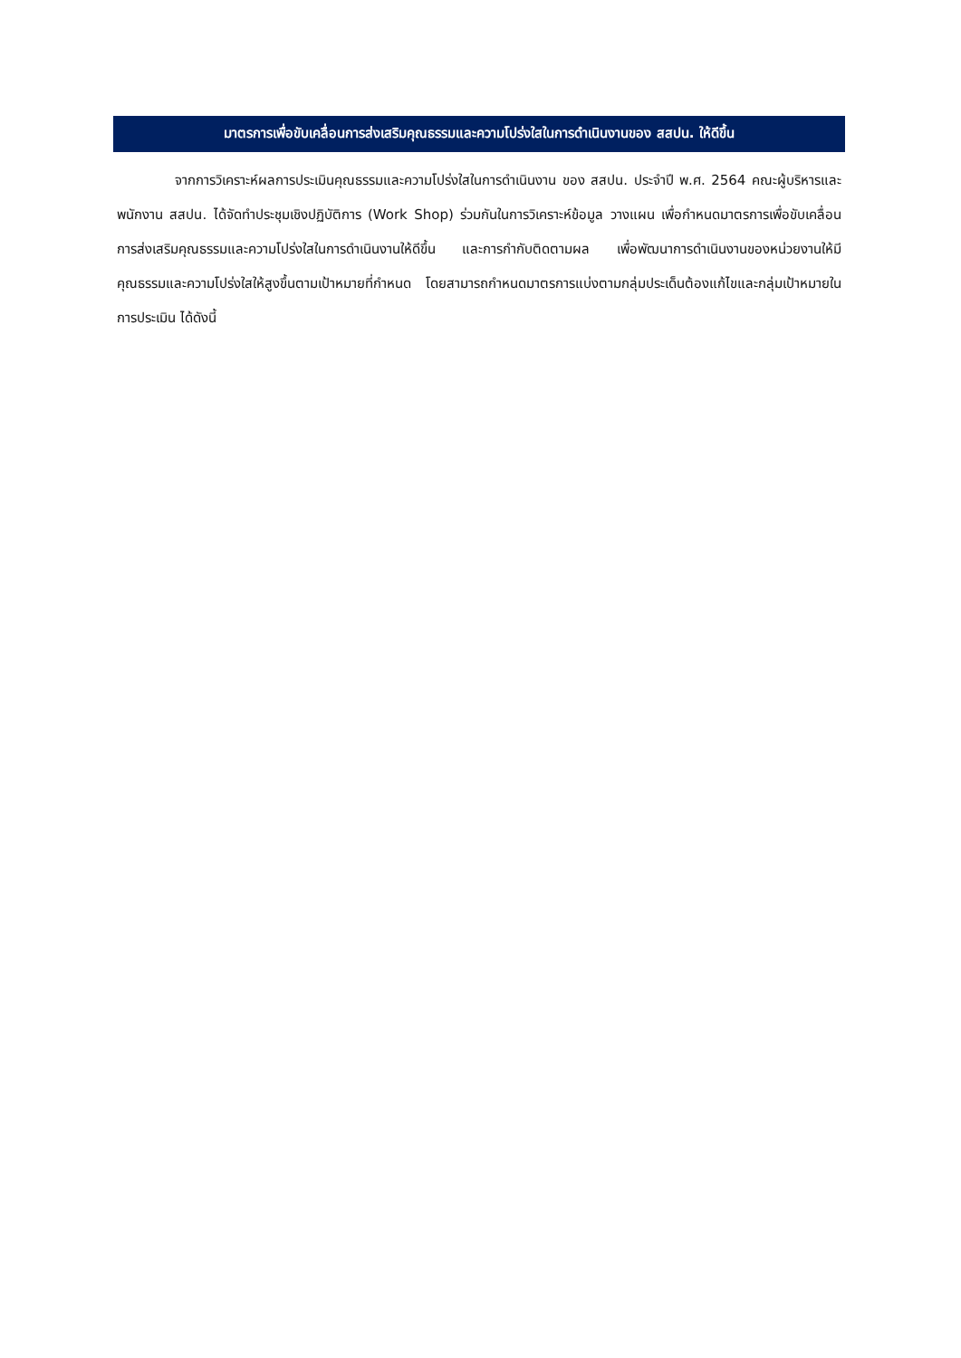มาตรการเพื่อขับเคลื่อนการส่งเสริมคุณธรรมและความโปร่งใสในการดำเนินงานของ สสปน. ให้ดีขึ้น
จากการวิเคราะห์ผลการประเมินคุณธรรมและความโปร่งใสในการดำเนินงาน ของ สสปน. ประจำปี พ.ศ. 2564 คณะผู้บริหารและพนักงาน สสปน. ได้จัดทำประชุมเชิงปฏิบัติการ (Work Shop) ร่วมกันในการวิเคราะห์ข้อมูล วางแผน เพื่อกำหนดมาตรการเพื่อขับเคลื่อนการส่งเสริมคุณธรรมและความโปร่งใสในการดำเนินงานให้ดีขึ้น และการกำกับติดตามผล เพื่อพัฒนาการดำเนินงานของหน่วยงานให้มีคุณธรรมและความโปร่งใสให้สูงขึ้นตามเป้าหมายที่กำหนด โดยสามารถกำหนดมาตรการแบ่งตามกลุ่มประเด็นต้องแก้ไขและกลุ่มเป้าหมายในการประเมิน ได้ดังนี้